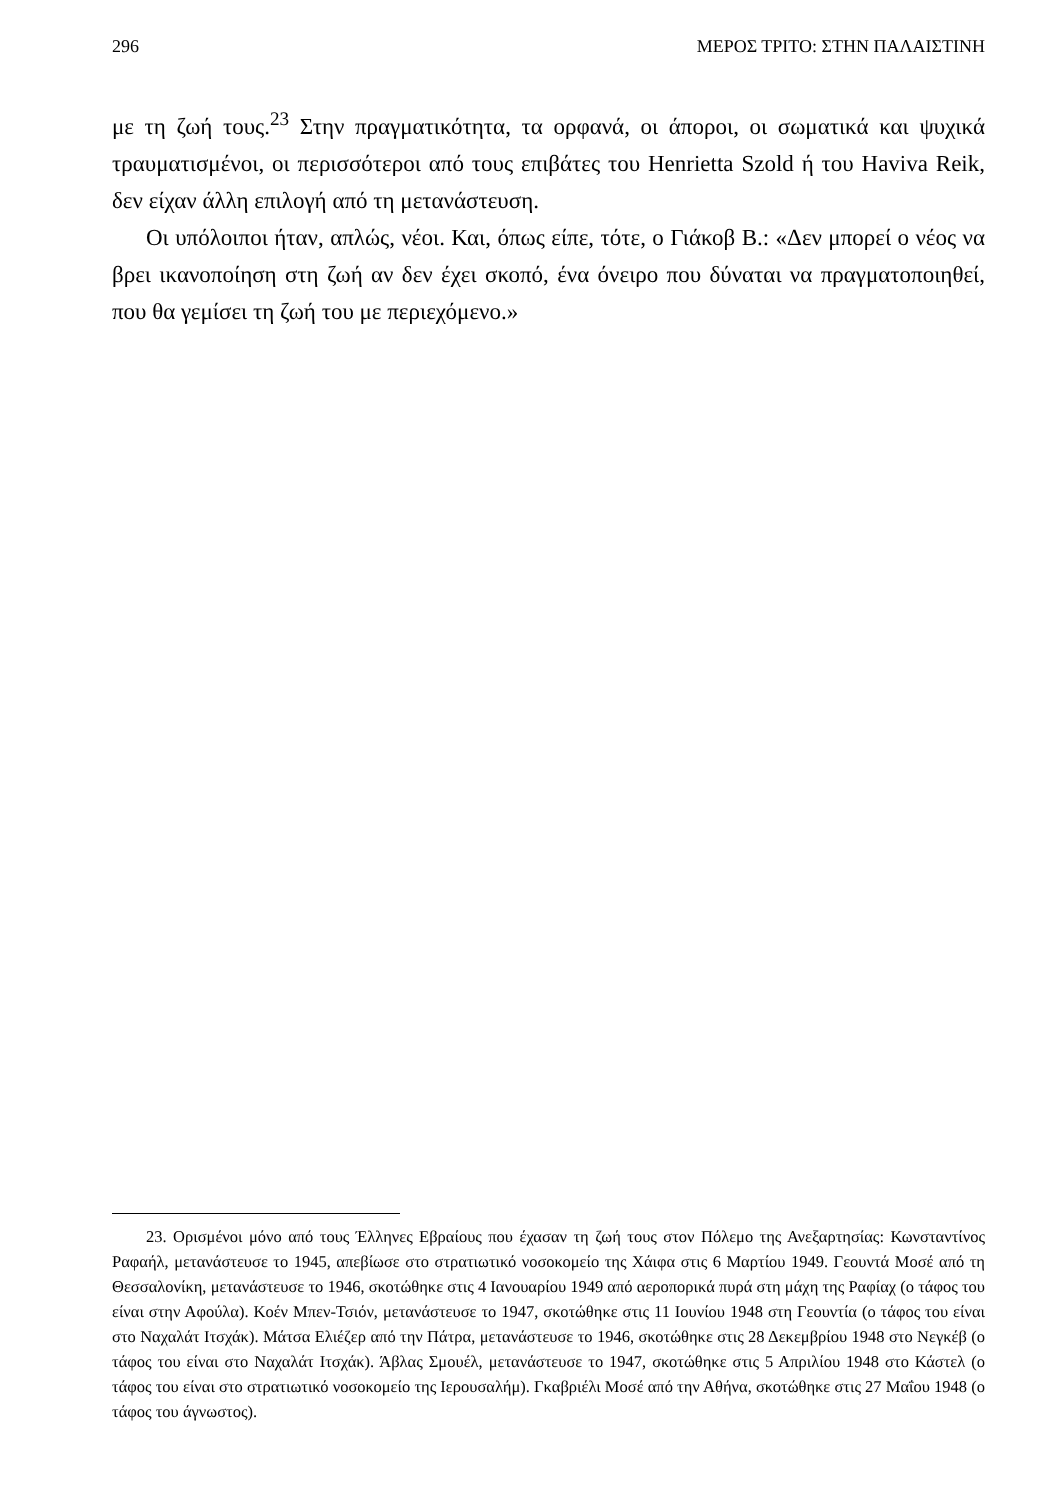296 ΜΕΡΟΣ ΤΡΙΤΟ: ΣΤΗΝ ΠΑΛΑΙΣΤΙΝΗ
με τη ζωή τους.<sup>23</sup> Στην πραγματικότητα, τα ορφανά, οι άποροι, οι σωματικά και ψυχικά τραυματισμένοι, οι περισσότεροι από τους επιβάτες του Henrietta Szold ή του Haviva Reik, δεν είχαν άλλη επιλογή από τη μετανάστευση.
Οι υπόλοιποι ήταν, απλώς, νέοι. Και, όπως είπε, τότε, ο Γιάκοβ Β.: «Δεν μπορεί ο νέος να βρει ικανοποίηση στη ζωή αν δεν έχει σκοπό, ένα όνειρο που δύναται να πραγματοποιηθεί, που θα γεμίσει τη ζωή του με περιεχόμενο.»
23. Ορισμένοι μόνο από τους Έλληνες Εβραίους που έχασαν τη ζωή τους στον Πόλεμο της Ανεξαρτησίας: Κωνσταντίνος Ραφαήλ, μετανάστευσε το 1945, απεβίωσε στο στρατιωτικό νοσοκομείο της Χάιφα στις 6 Μαρτίου 1949. Γεουντά Μοσέ από τη Θεσσαλονίκη, μετανάστευσε το 1946, σκοτώθηκε στις 4 Ιανουαρίου 1949 από αεροπορικά πυρά στη μάχη της Ραφίαχ (ο τάφος του είναι στην Αφούλα). Κοέν Μπεν-Τσιόν, μετανάστευσε το 1947, σκοτώθηκε στις 11 Ιουνίου 1948 στη Γεουντία (ο τάφος του είναι στο Ναχαλάτ Ιτσχάκ). Μάτσα Ελιέζερ από την Πάτρα, μετανάστευσε το 1946, σκοτώθηκε στις 28 Δεκεμβρίου 1948 στο Νεγκέβ (ο τάφος του είναι στο Ναχαλάτ Ιτσχάκ). Άβλας Σμουέλ, μετανάστευσε το 1947, σκοτώθηκε στις 5 Απριλίου 1948 στο Κάστελ (ο τάφος του είναι στο στρατιωτικό νοσοκομείο της Ιερουσαλήμ). Γκαβριέλι Μοσέ από την Αθήνα, σκοτώθηκε στις 27 Μαΐου 1948 (ο τάφος του άγνωστος).